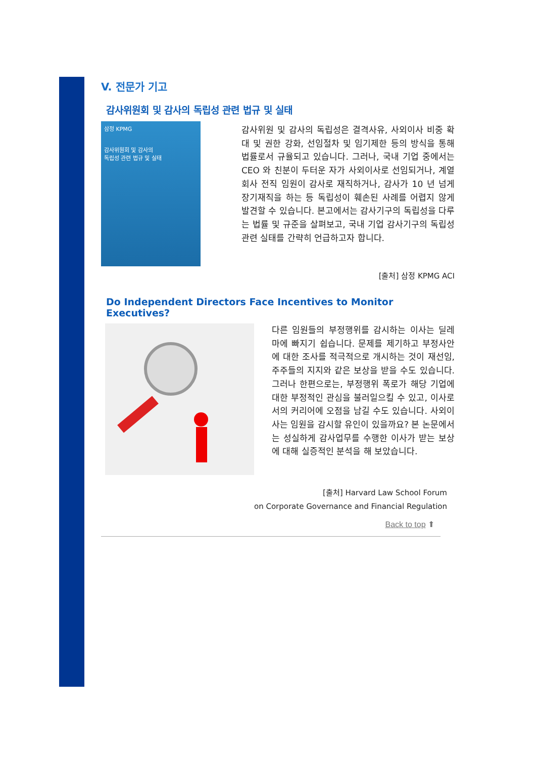V. 전문가 기고
감사위원회 및 감사의 독립성 관련 법규 및 실태
삼정 KPMG
감사위원회 및 감사의
독립성 관련 법규 및 실태
감사위원 및 감사의 독립성은 결격사유, 사외이사 비중 확대 및 권한 강화, 선임절차 및 임기제한 등의 방식을 통해 법률로서 규율되고 있습니다. 그러나, 국내 기업 중에서는 CEO 와 친분이 두터운 자가 사외이사로 선임되거나, 계열회사 전직 임원이 감사로 재직하거나, 감사가 10 년 넘게 장기재직을 하는 등 독립성이 훼손된 사례를 어렵지 않게 발견할 수 있습니다. 본고에서는 감사기구의 독립성을 다루는 법률 및 규준을 살펴보고, 국내 기업 감사기구의 독립성 관련 실태를 간략히 언급하고자 합니다.
[출처] 삼정 KPMG ACI
Do Independent Directors Face Incentives to Monitor Executives?
다른 임원들의 부정행위를 감시하는 이사는 딜레마에 빠지기 쉽습니다. 문제를 제기하고 부정사안에 대한 조사를 적극적으로 개시하는 것이 재선임, 주주들의 지지와 같은 보상을 받을 수도 있습니다. 그러나 한편으로는, 부정행위 폭로가 해당 기업에 대한 부정적인 관심을 불러일으킬 수 있고, 이사로서의 커리어에 오점을 남길 수도 있습니다. 사외이사는 임원을 감시할 유인이 있을까요? 본 논문에서는 성실하게 감사업무를 수행한 이사가 받는 보상에 대해 실증적인 분석을 해 보았습니다.
[출처] Harvard Law School Forum
on Corporate Governance and Financial Regulation
Back to top ⬆